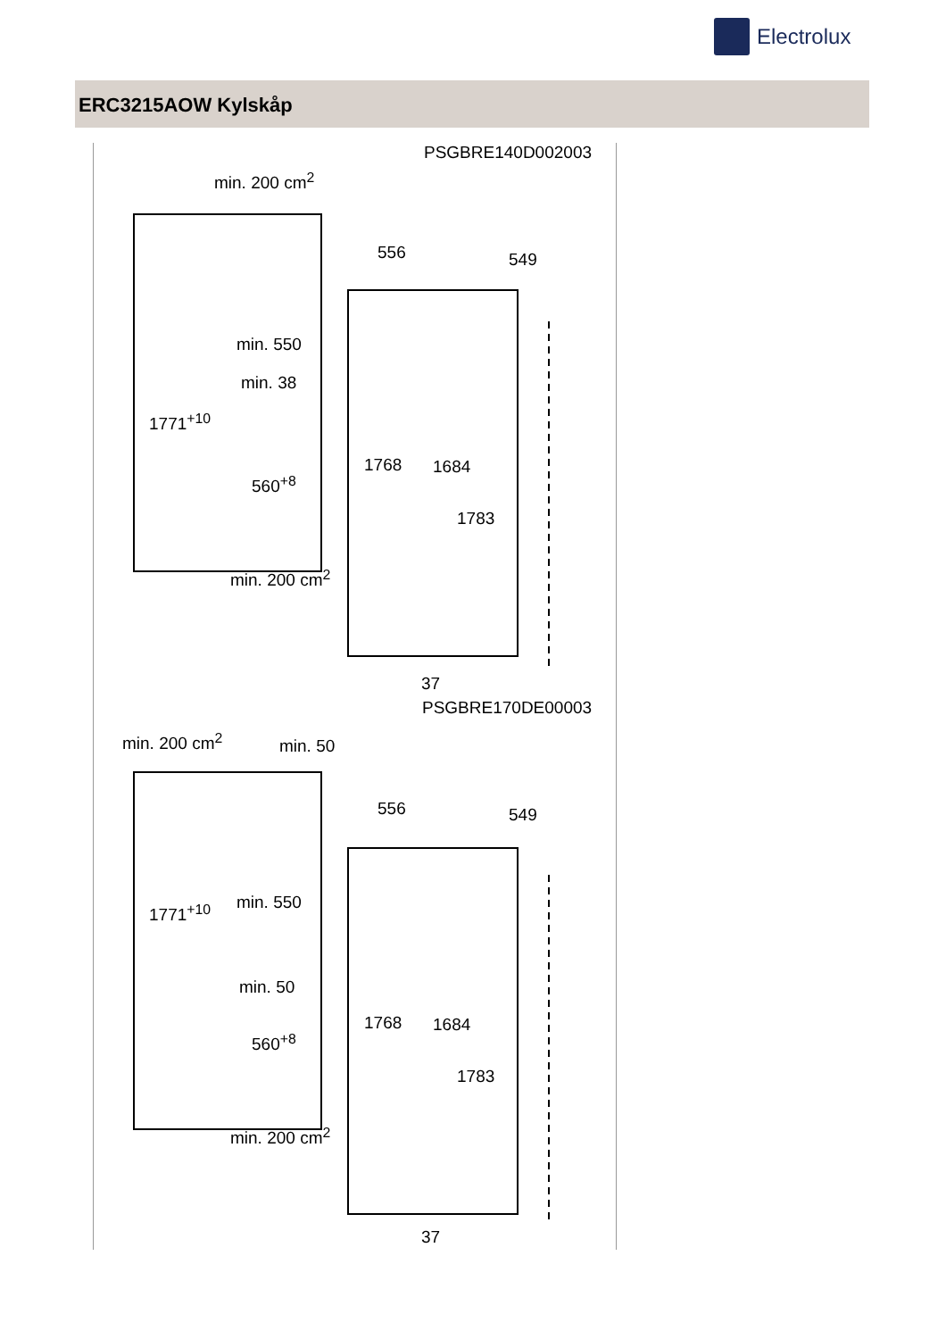Electrolux
ERC3215AOW Kylskåp
PSGBRE140D002003
min. 200 cm<sup>2</sup>
556 549
min. 550
min. 38
1771<sup>+10</sup>
1768 1684
560<sup>+8</sup>
1783
min. 200 cm<sup>2</sup>
37
PSGBRE170DE00003
min. 200 cm<sup>2</sup> min. 50
556 549
min. 550 1771<sup>+10</sup>
min. 50
1768 1684
560<sup>+8</sup>
1783
min. 200 cm<sup>2</sup>
37